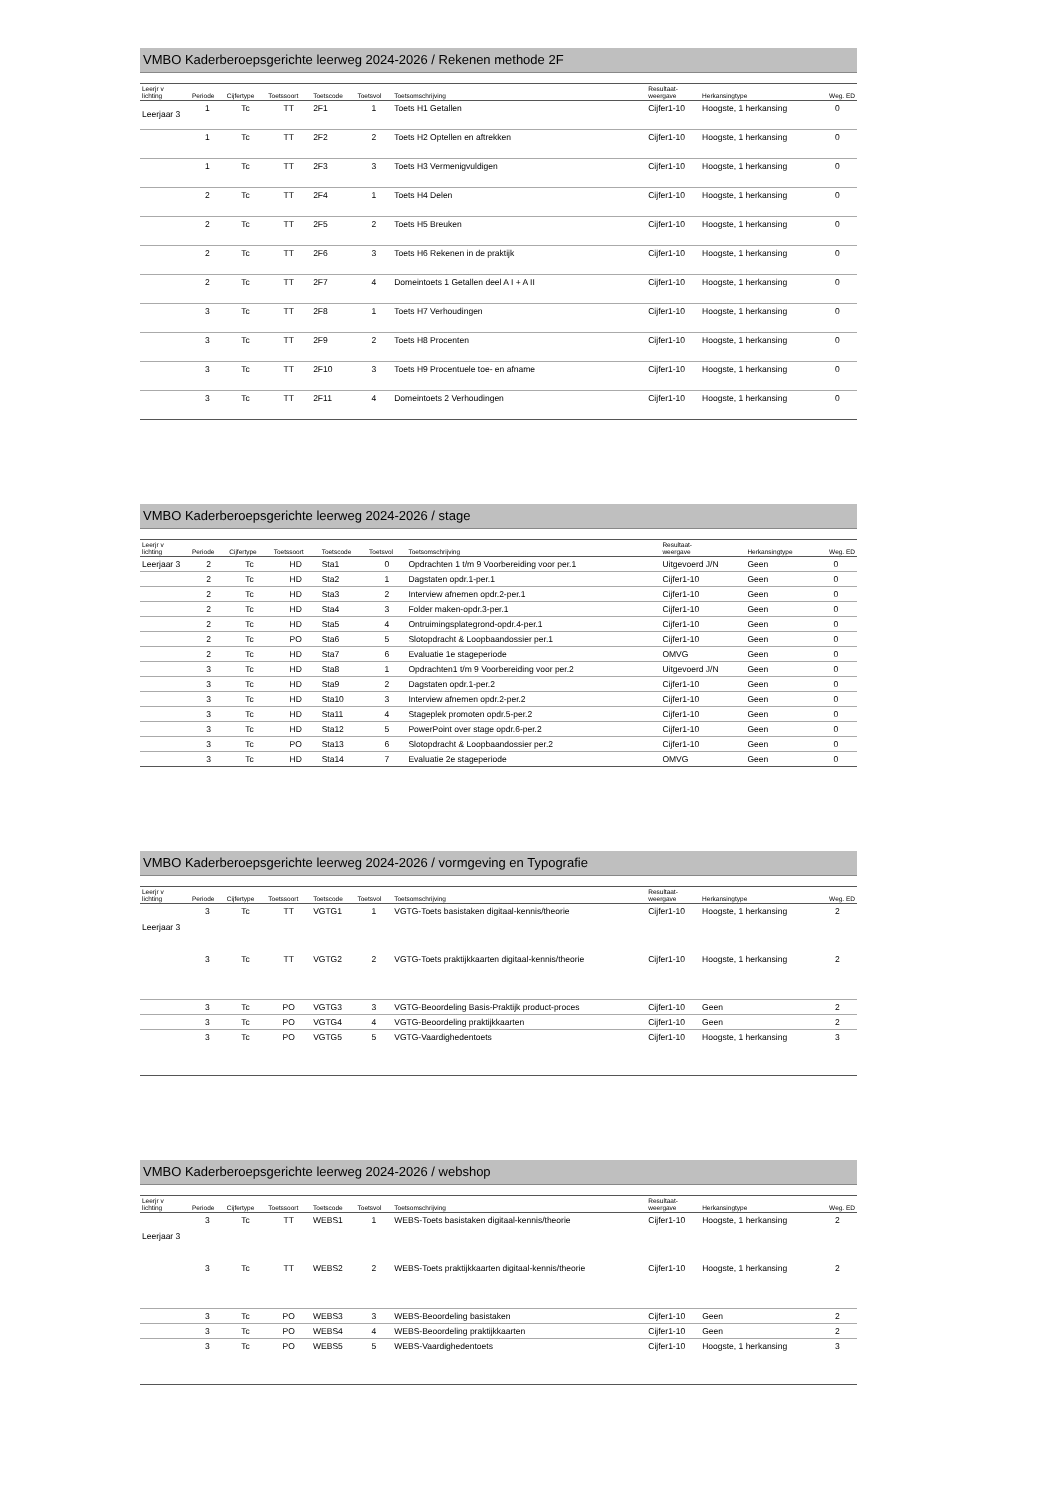VMBO Kaderberoepsgerichte leerweg 2024-2026 / Rekenen methode 2F
| Leerjr v lichting | Periode | Cijfertype | Toetssoort | Toetscode | Toetsvol | Toetsomschrijving | Resultaat- weergave | Herkansingtype | Weg. ED |
| --- | --- | --- | --- | --- | --- | --- | --- | --- | --- |
| Leerjaar 3 | 1 | Tc | TT | 2F1 | 1 | Toets H1 Getallen | Cijfer1-10 | Hoogste, 1 herkansing | 0 |
| | 1 | Tc | TT | 2F2 | 2 | Toets H2 Optellen en aftrekken | Cijfer1-10 | Hoogste, 1 herkansing | 0 |
| | 1 | Tc | TT | 2F3 | 3 | Toets H3 Vermenigvuldigen | Cijfer1-10 | Hoogste, 1 herkansing | 0 |
| | 2 | Tc | TT | 2F4 | 1 | Toets H4 Delen | Cijfer1-10 | Hoogste, 1 herkansing | 0 |
| | 2 | Tc | TT | 2F5 | 2 | Toets H5 Breuken | Cijfer1-10 | Hoogste, 1 herkansing | 0 |
| | 2 | Tc | TT | 2F6 | 3 | Toets H6 Rekenen in de praktijk | Cijfer1-10 | Hoogste, 1 herkansing | 0 |
| | 2 | Tc | TT | 2F7 | 4 | Domeintoets 1 Getallen deel A I + A II | Cijfer1-10 | Hoogste, 1 herkansing | 0 |
| | 3 | Tc | TT | 2F8 | 1 | Toets H7 Verhoudingen | Cijfer1-10 | Hoogste, 1 herkansing | 0 |
| | 3 | Tc | TT | 2F9 | 2 | Toets H8 Procenten | Cijfer1-10 | Hoogste, 1 herkansing | 0 |
| | 3 | Tc | TT | 2F10 | 3 | Toets H9 Procentuele toe- en afname | Cijfer1-10 | Hoogste, 1 herkansing | 0 |
| | 3 | Tc | TT | 2F11 | 4 | Domeintoets 2 Verhoudingen | Cijfer1-10 | Hoogste, 1 herkansing | 0 |
VMBO Kaderberoepsgerichte leerweg 2024-2026 / stage
| Leerjr v lichting | Periode | Cijfertype | Toetssoort | Toetscode | Toetsvol | Toetsomschrijving | Resultaat- weergave | Herkansingtype | Weg. ED |
| --- | --- | --- | --- | --- | --- | --- | --- | --- | --- |
| Leerjaar 3 | 2 | Tc | HD | Sta1 | 0 | Opdrachten 1 t/m 9 Voorbereiding voor per.1 | Uitgevoerd J/N | Geen | 0 |
| | 2 | Tc | HD | Sta2 | 1 | Dagstaten opdr.1-per.1 | Cijfer1-10 | Geen | 0 |
| | 2 | Tc | HD | Sta3 | 2 | Interview afnemen opdr.2-per.1 | Cijfer1-10 | Geen | 0 |
| | 2 | Tc | HD | Sta4 | 3 | Folder maken-opdr.3-per.1 | Cijfer1-10 | Geen | 0 |
| | 2 | Tc | HD | Sta5 | 4 | Ontruimingsplategrond-opdr.4-per.1 | Cijfer1-10 | Geen | 0 |
| | 2 | Tc | PO | Sta6 | 5 | Slotopdracht & Loopbaandossier per.1 | Cijfer1-10 | Geen | 0 |
| | 2 | Tc | HD | Sta7 | 6 | Evaluatie 1e stageperiode | OMVG | Geen | 0 |
| | 3 | Tc | HD | Sta8 | 1 | Opdrachten1 t/m 9 Voorbereiding voor per.2 | Uitgevoerd J/N | Geen | 0 |
| | 3 | Tc | HD | Sta9 | 2 | Dagstaten opdr.1-per.2 | Cijfer1-10 | Geen | 0 |
| | 3 | Tc | HD | Sta10 | 3 | Interview afnemen opdr.2-per.2 | Cijfer1-10 | Geen | 0 |
| | 3 | Tc | HD | Sta11 | 4 | Stageplek promoten opdr.5-per.2 | Cijfer1-10 | Geen | 0 |
| | 3 | Tc | HD | Sta12 | 5 | PowerPoint over stage opdr.6-per.2 | Cijfer1-10 | Geen | 0 |
| | 3 | Tc | PO | Sta13 | 6 | Slotopdracht & Loopbaandossier per.2 | Cijfer1-10 | Geen | 0 |
| | 3 | Tc | HD | Sta14 | 7 | Evaluatie 2e stageperiode | OMVG | Geen | 0 |
VMBO Kaderberoepsgerichte leerweg 2024-2026 / vormgeving en Typografie
| Leerjr v lichting | Periode | Cijfertype | Toetssoort | Toetscode | Toetsvol | Toetsomschrijving | Resultaat- weergave | Herkansingtype | Weg. ED |
| --- | --- | --- | --- | --- | --- | --- | --- | --- | --- |
| Leerjaar 3 | 3 | Tc | TT | VGTG1 | 1 | VGTG-Toets basistaken digitaal-kennis/theorie | Cijfer1-10 | Hoogste, 1 herkansing | 2 |
| | 3 | Tc | TT | VGTG2 | 2 | VGTG-Toets praktijkkaarten digitaal-kennis/theorie | Cijfer1-10 | Hoogste, 1 herkansing | 2 |
| | 3 | Tc | PO | VGTG3 | 3 | VGTG-Beoordeling Basis-Praktijk product-proces | Cijfer1-10 | Geen | 2 |
| | 3 | Tc | PO | VGTG4 | 4 | VGTG-Beoordeling praktijkkaarten | Cijfer1-10 | Geen | 2 |
| | 3 | Tc | PO | VGTG5 | 5 | VGTG-Vaardighedentoets | Cijfer1-10 | Hoogste, 1 herkansing | 3 |
VMBO Kaderberoepsgerichte leerweg 2024-2026 / webshop
| Leerjr v lichting | Periode | Cijfertype | Toetssoort | Toetscode | Toetsvol | Toetsomschrijving | Resultaat- weergave | Herkansingtype | Weg. ED |
| --- | --- | --- | --- | --- | --- | --- | --- | --- | --- |
| Leerjaar 3 | 3 | Tc | TT | WEBS1 | 1 | WEBS-Toets basistaken digitaal-kennis/theorie | Cijfer1-10 | Hoogste, 1 herkansing | 2 |
| | 3 | Tc | TT | WEBS2 | 2 | WEBS-Toets praktijkkaarten digitaal-kennis/theorie | Cijfer1-10 | Hoogste, 1 herkansing | 2 |
| | 3 | Tc | PO | WEBS3 | 3 | WEBS-Beoordeling basistaken | Cijfer1-10 | Geen | 2 |
| | 3 | Tc | PO | WEBS4 | 4 | WEBS-Beoordeling praktijkkaarten | Cijfer1-10 | Geen | 2 |
| | 3 | Tc | PO | WEBS5 | 5 | WEBS-Vaardighedentoets | Cijfer1-10 | Hoogste, 1 herkansing | 3 |